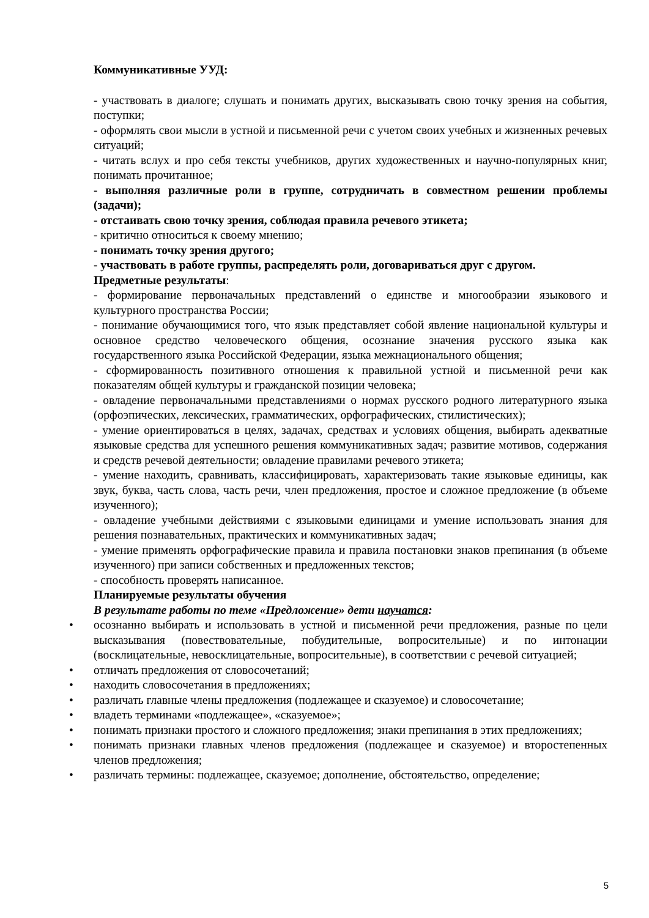Коммуникативные УУД:
- участвовать в диалоге; слушать и понимать других, высказывать свою точку зрения на события, поступки;
- оформлять свои мысли в устной и письменной речи с учетом своих учебных и жизненных речевых ситуаций;
- читать вслух и про себя тексты учебников, других художественных и научно-популярных книг, понимать прочитанное;
- выполняя различные роли в группе, сотрудничать в совместном решении проблемы (задачи);
- отстаивать свою точку зрения, соблюдая правила речевого этикета;
- критично относиться к своему мнению;
- понимать точку зрения другого;
- участвовать в работе группы, распределять роли, договариваться друг с другом.
Предметные результаты:
- формирование первоначальных представлений о единстве и многообразии языкового и культурного пространства России;
- понимание обучающимися того, что язык представляет собой явление национальной культуры и основное средство человеческого общения, осознание значения русского языка как государственного языка Российской Федерации, языка межнационального общения;
- сформированность позитивного отношения к правильной устной и письменной речи как показателям общей культуры и гражданской позиции человека;
- овладение первоначальными представлениями о нормах русского родного литературного языка (орфоэпических, лексических, грамматических, орфографических, стилистических);
- умение ориентироваться в целях, задачах, средствах и условиях общения, выбирать адекватные языковые средства для успешного решения коммуникативных задач; развитие мотивов, содержания и средств речевой деятельности; овладение правилами речевого этикета;
- умение находить, сравнивать, классифицировать, характеризовать такие языковые единицы, как звук, буква, часть слова, часть речи, член предложения, простое и сложное предложение (в объеме изученного);
- овладение учебными действиями с языковыми единицами и умение использовать знания для решения познавательных, практических и коммуникативных задач;
- умение применять орфографические правила и правила постановки знаков препинания (в объеме изученного) при записи собственных и предложенных текстов;
- способность проверять написанное.
Планируемые результаты обучения
В результате работы по теме «Предложение» дети научатся:
• осознанно выбирать и использовать в устной и письменной речи предложения, разные по цели высказывания (повествовательные, побудительные, вопросительные) и по интонации (восклицательные, невосклицательные, вопросительные), в соответствии с речевой ситуацией;
• отличать предложения от словосочетаний;
• находить словосочетания в предложениях;
• различать главные члены предложения (подлежащее и сказуемое) и словосочетание;
• владеть терминами «подлежащее», «сказуемое»;
• понимать признаки простого и сложного предложения; знаки препинания в этих предложениях;
• понимать признаки главных членов предложения (подлежащее и сказуемое) и второстепенных членов предложения;
• различать термины: подлежащее, сказуемое; дополнение, обстоятельство, определение;
5